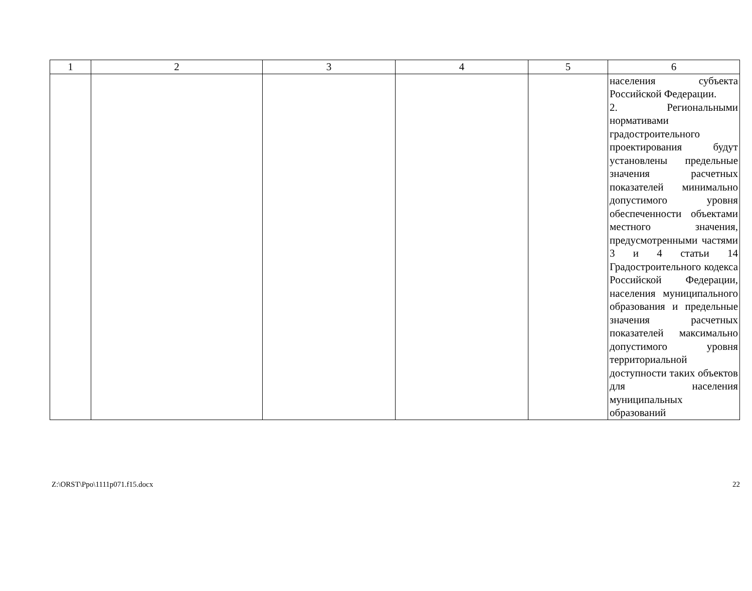| 1 | 2 | 3 | 4 | 5 | 6 |
| --- | --- | --- | --- | --- | --- |
| | | | | | населения субъекта Российской Федерации. 2. Региональными нормативами градостроительного проектирования будут установлены предельные значения расчетных показателей минимально допустимого уровня обеспеченности объектами местного значения, предусмотренными частями 3 и 4 статьи 14 Градостроительного кодекса Российской Федерации, населения муниципального образования и предельные значения расчетных показателей максимально допустимого уровня территориальной доступности таких объектов для населения муниципальных образований |
Z:\ORST\Ppo\1111p071.f15.docx 22